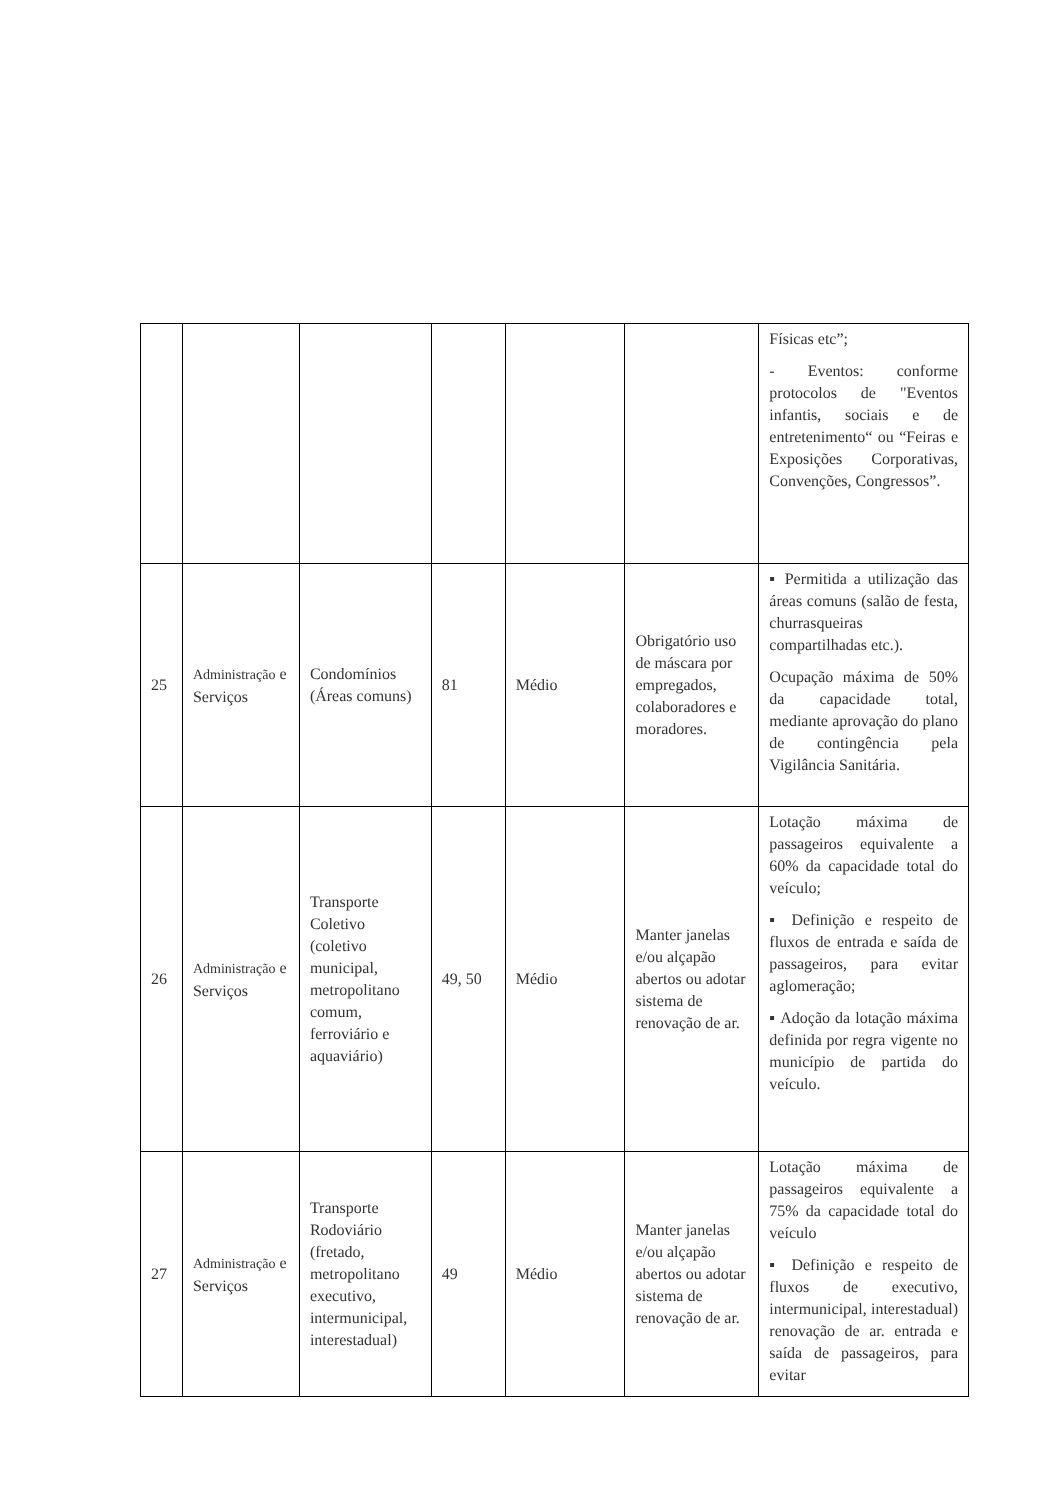| | | | | | | Físicas etc”; - Eventos: conforme protocolos de "Eventos infantis, sociais e de entretenimento“ ou “Feiras e Exposições Corporativas, Convenções, Congressos”. |
| 25 | Administração e Serviços | Condomínios (Áreas comuns) | 81 | Médio | Obrigatório uso de máscara por empregados, colaboradores e moradores. | ▪ Permitida a utilização das áreas comuns (salão de festa, churrasqueiras compartilhadas etc.). Ocupação máxima de 50% da capacidade total, mediante aprovação do plano de contingência pela Vigilância Sanitária. |
| 26 | Administração e Serviços | Transporte Coletivo (coletivo municipal, metropolitano comum, ferroviário e aquaviário) | 49, 50 | Médio | Manter janelas e/ou alçapão abertos ou adotar sistema de renovação de ar. | Lotação máxima de passageiros equivalente a 60% da capacidade total do veículo; ▪ Definição e respeito de fluxos de entrada e saída de passageiros, para evitar aglomeração; ▪ Adoção da lotação máxima definida por regra vigente no município de partida do veículo. |
| 27 | Administração e Serviços | Transporte Rodoviário (fretado, metropolitano executivo, intermunicipal, interestadual) | 49 | Médio | Manter janelas e/ou alçapão abertos ou adotar sistema de renovação de ar. | Lotação máxima de passageiros equivalente a 75% da capacidade total do veículo ▪ Definição e respeito de fluxos de executivo, intermunicipal, interestadual) renovação de ar. entrada e saída de passageiros, para evitar |